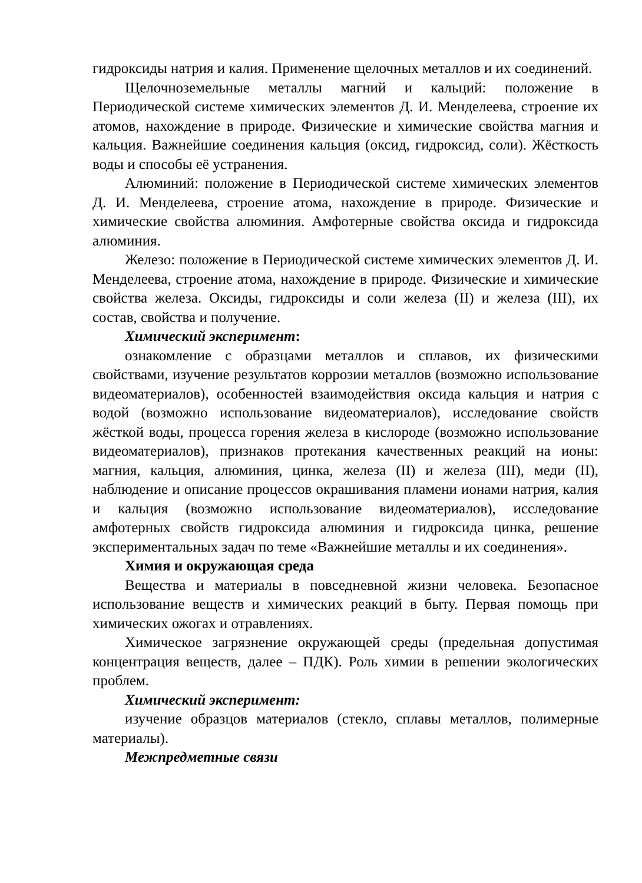гидроксиды натрия и калия. Применение щелочных металлов и их соединений.
Щелочноземельные металлы магний и кальций: положение в Периодической системе химических элементов Д. И. Менделеева, строение их атомов, нахождение в природе. Физические и химические свойства магния и кальция. Важнейшие соединения кальция (оксид, гидроксид, соли). Жёсткость воды и способы её устранения.
Алюминий: положение в Периодической системе химических элементов Д. И. Менделеева, строение атома, нахождение в природе. Физические и химические свойства алюминия. Амфотерные свойства оксида и гидроксида алюминия.
Железо: положение в Периодической системе химических элементов Д. И. Менделеева, строение атома, нахождение в природе. Физические и химические свойства железа. Оксиды, гидроксиды и соли железа (II) и железа (III), их состав, свойства и получение.
Химический эксперимент:
ознакомление с образцами металлов и сплавов, их физическими свойствами, изучение результатов коррозии металлов (возможно использование видеоматериалов), особенностей взаимодействия оксида кальция и натрия с водой (возможно использование видеоматериалов), исследование свойств жёсткой воды, процесса горения железа в кислороде (возможно использование видеоматериалов), признаков протекания качественных реакций на ионы: магния, кальция, алюминия, цинка, железа (II) и железа (III), меди (II), наблюдение и описание процессов окрашивания пламени ионами натрия, калия и кальция (возможно использование видеоматериалов), исследование амфотерных свойств гидроксида алюминия и гидроксида цинка, решение экспериментальных задач по теме «Важнейшие металлы и их соединения».
Химия и окружающая среда
Вещества и материалы в повседневной жизни человека. Безопасное использование веществ и химических реакций в быту. Первая помощь при химических ожогах и отравлениях.
Химическое загрязнение окружающей среды (предельная допустимая концентрация веществ, далее – ПДК). Роль химии в решении экологических проблем.
Химический эксперимент:
изучение образцов материалов (стекло, сплавы металлов, полимерные материалы).
Межпредметные связи